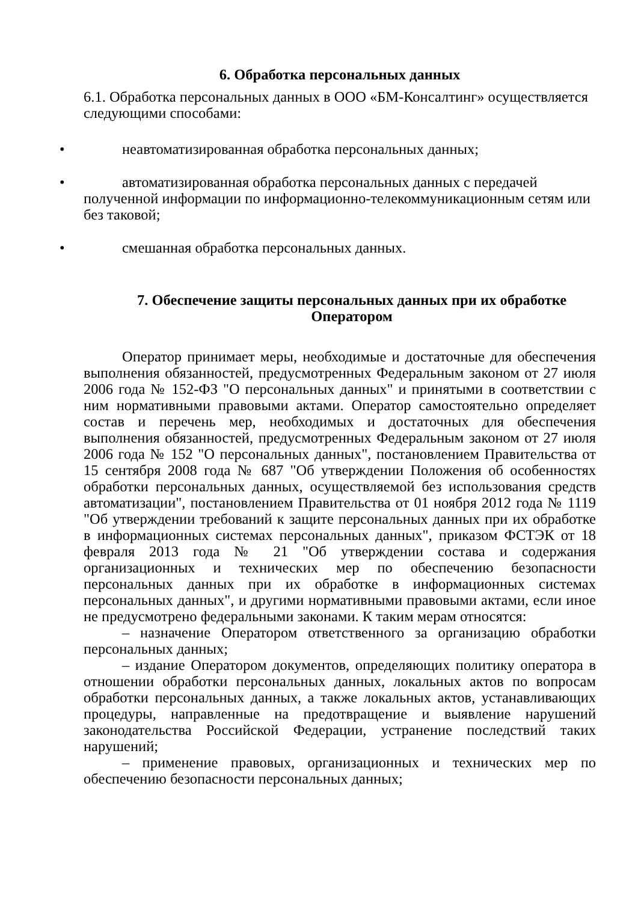6. Обработка персональных данных
6.1. Обработка персональных данных в ООО «БМ-Консалтинг» осуществляется следующими способами:
•
неавтоматизированная обработка персональных данных;
•
автоматизированная обработка персональных данных с передачей полученной информации по информационно-телекоммуникационным сетям или без таковой;
•
смешанная обработка персональных данных.
7. Обеспечение защиты персональных данных при их обработке Оператором
Оператор принимает меры, необходимые и достаточные для обеспечения выполнения обязанностей, предусмотренных Федеральным законом от 27 июля 2006 года № 152-ФЗ "О персональных данных" и принятыми в соответствии с ним нормативными правовыми актами. Оператор самостоятельно определяет состав и перечень мер, необходимых и достаточных для обеспечения выполнения обязанностей, предусмотренных Федеральным законом от 27 июля 2006 года № 152 "О персональных данных", постановлением Правительства от 15 сентября 2008 года № 687 "Об утверждении Положения об особенностях обработки персональных данных, осуществляемой без использования средств автоматизации", постановлением Правительства от 01 ноября 2012 года № 1119 "Об утверждении требований к защите персональных данных при их обработке в информационных системах персональных данных", приказом ФСТЭК от 18 февраля 2013 года № 21 "Об утверждении состава и содержания организационных и технических мер по обеспечению безопасности персональных данных при их обработке в информационных системах персональных данных", и другими нормативными правовыми актами, если иное не предусмотрено федеральными законами. К таким мерам относятся:
– назначение Оператором ответственного за организацию обработки персональных данных;
– издание Оператором документов, определяющих политику оператора в отношении обработки персональных данных, локальных актов по вопросам обработки персональных данных, а также локальных актов, устанавливающих процедуры, направленные на предотвращение и выявление нарушений законодательства Российской Федерации, устранение последствий таких нарушений;
– применение правовых, организационных и технических мер по обеспечению безопасности персональных данных;